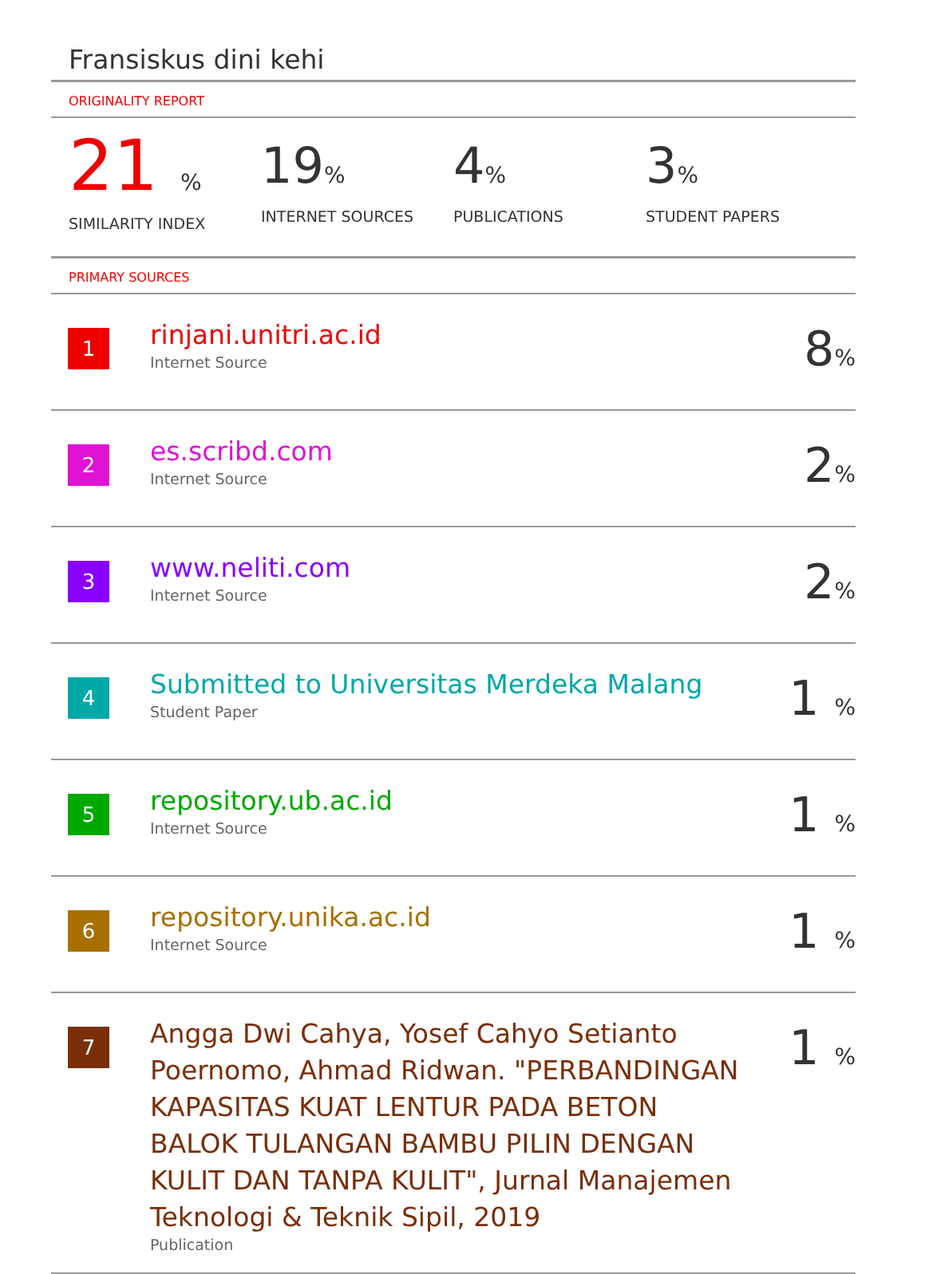Fransiskus dini kehi
ORIGINALITY REPORT
21 %
SIMILARITY INDEX
19%
INTERNET SOURCES
4%
PUBLICATIONS
3%
STUDENT PAPERS
PRIMARY SOURCES
| 1 | rinjani.unitri.ac.id Internet Source | 8 % |
| 2 | es.scribd.com Internet Source | 2 % |
| 3 | www.neliti.com Internet Source | 2 % |
| 4 | Submitted to Universitas Merdeka Malang Student Paper | 1 % |
| 5 | repository.ub.ac.id Internet Source | 1 % |
| 6 | repository.unika.ac.id Internet Source | 1 % |
| 7 | Angga Dwi Cahya, Yosef Cahyo Setianto Poernomo, Ahmad Ridwan. "PERBANDINGAN KAPASITAS KUAT LENTUR PADA BETON BALOK TULANGAN BAMBU PILIN DENGAN KULIT DAN TANPA KULIT", Jurnal Manajemen Teknologi & Teknik Sipil, 2019 Publication | 1 % |